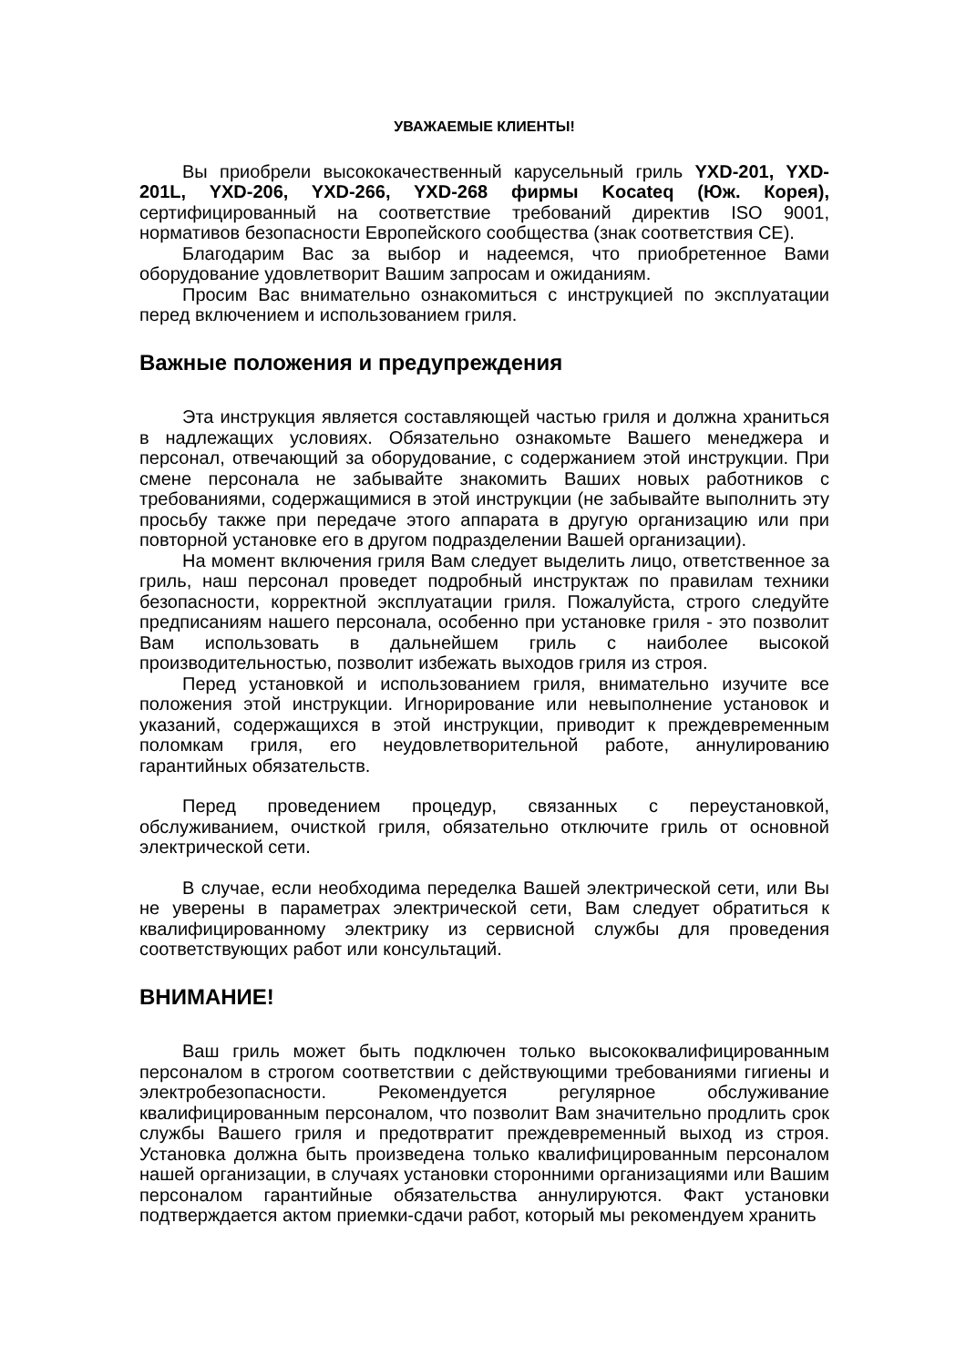УВАЖАЕМЫЕ КЛИЕНТЫ!
Вы приобрели высококачественный карусельный гриль YXD-201, YXD-201L, YXD-206, YXD-266, YXD-268 фирмы Kocateq (Юж. Корея), сертифицированный на соответствие требований директив ISO 9001, нормативов безопасности Европейского сообщества (знак соответствия CE).
Благодарим Вас за выбор и надеемся, что приобретенное Вами оборудование удовлетворит Вашим запросам и ожиданиям.
Просим Вас внимательно ознакомиться с инструкцией по эксплуатации перед включением и использованием гриля.
Важные положения и предупреждения
Эта инструкция является составляющей частью гриля и должна храниться в надлежащих условиях. Обязательно ознакомьте Вашего менеджера и персонал, отвечающий за оборудование, с содержанием этой инструкции. При смене персонала не забывайте знакомить Ваших новых работников с требованиями, содержащимися в этой инструкции (не забывайте выполнить эту просьбу также при передаче этого аппарата в другую организацию или при повторной установке его в другом подразделении Вашей организации).
На момент включения гриля Вам следует выделить лицо, ответственное за гриль, наш персонал проведет подробный инструктаж по правилам техники безопасности, корректной эксплуатации гриля. Пожалуйста, строго следуйте предписаниям нашего персонала, особенно при установке гриля - это позволит Вам использовать в дальнейшем гриль с наиболее высокой производительностью, позволит избежать выходов гриля из строя.
Перед установкой и использованием гриля, внимательно изучите все положения этой инструкции. Игнорирование или невыполнение установок и указаний, содержащихся в этой инструкции, приводит к преждевременным поломкам гриля, его неудовлетворительной работе, аннулированию гарантийных обязательств.
Перед проведением процедур, связанных с переустановкой, обслуживанием, очисткой гриля, обязательно отключите гриль от основной электрической сети.
В случае, если необходима переделка Вашей электрической сети, или Вы не уверены в параметрах электрической сети, Вам следует обратиться к квалифицированному электрику из сервисной службы для проведения соответствующих работ или консультаций.
ВНИМАНИЕ!
Ваш гриль может быть подключен только высококвалифицированным персоналом в строгом соответствии с действующими требованиями гигиены и электробезопасности. Рекомендуется регулярное обслуживание квалифицированным персоналом, что позволит Вам значительно продлить срок службы Вашего гриля и предотвратит преждевременный выход из строя. Установка должна быть произведена только квалифицированным персоналом нашей организации, в случаях установки сторонними организациями или Вашим персоналом гарантийные обязательства аннулируются. Факт установки подтверждается актом приемки-сдачи работ, который мы рекомендуем хранить